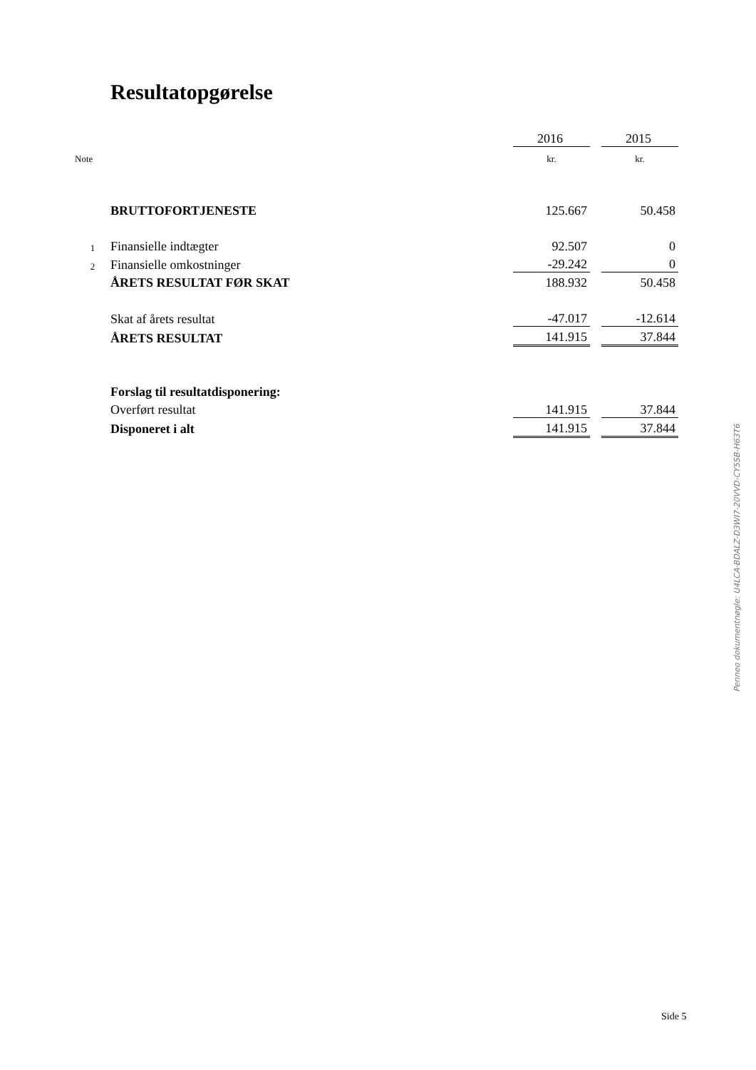Resultatopgørelse
| | | 2016 | | 2015 |
| Note | | kr. | | kr. |
| | BRUTTOFORTJENESTE | 125.667 | | 50.458 |
| 1 | Finansielle indtægter | 92.507 | | 0 |
| 2 | Finansielle omkostninger | -29.242 | | 0 |
| | ÅRETS RESULTAT FØR SKAT | 188.932 | | 50.458 |
| | Skat af årets resultat | -47.017 | | -12.614 |
| | ÅRETS RESULTAT | 141.915 | | 37.844 |
| | Forslag til resultatdisponering: | | | |
| | Overført resultat | 141.915 | | 37.844 |
| | Disponeret i alt | 141.915 | | 37.844 |
Penneo dokumentnøgle: U4LCA-BDALZ-D3WI7-20VVD-CY5SB-H63T6
Side 5